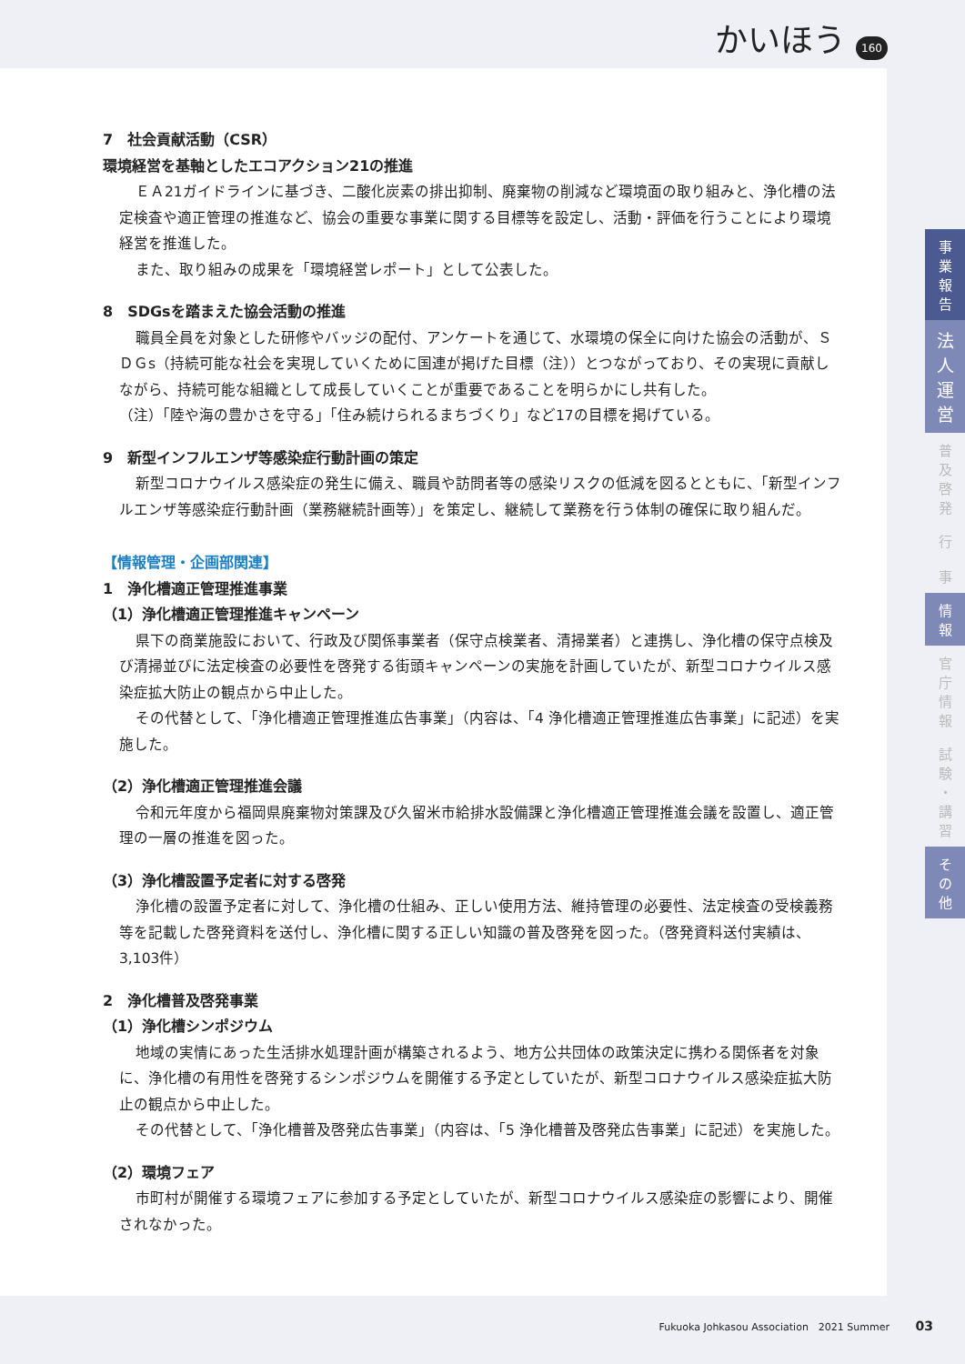かいほう 160
7　社会貢献活動（CSR）
環境経営を基軸としたエコアクション21の推進
ＥＡ21ガイドラインに基づき、二酸化炭素の排出抑制、廃棄物の削減など環境面の取り組みと、浄化槽の法定検査や適正管理の推進など、協会の重要な事業に関する目標等を設定し、活動・評価を行うことにより環境経営を推進した。
また、取り組みの成果を「環境経営レポート」として公表した。
8　SDGsを踏まえた協会活動の推進
職員全員を対象とした研修やバッジの配付、アンケートを通じて、水環境の保全に向けた協会の活動が、ＳＤＧs（持続可能な社会を実現していくために国連が掲げた目標（注））とつながっており、その実現に貢献しながら、持続可能な組織として成長していくことが重要であることを明らかにし共有した。
（注）「陸や海の豊かさを守る」「住み続けられるまちづくり」など17の目標を掲げている。
9　新型インフルエンザ等感染症行動計画の策定
新型コロナウイルス感染症の発生に備え、職員や訪問者等の感染リスクの低減を図るとともに、「新型インフルエンザ等感染症行動計画（業務継続計画等）」を策定し、継続して業務を行う体制の確保に取り組んだ。
【情報管理・企画部関連】
1　浄化槽適正管理推進事業
（1）浄化槽適正管理推進キャンペーン
県下の商業施設において、行政及び関係事業者（保守点検業者、清掃業者）と連携し、浄化槽の保守点検及び清掃並びに法定検査の必要性を啓発する街頭キャンペーンの実施を計画していたが、新型コロナウイルス感染症拡大防止の観点から中止した。
その代替として、「浄化槽適正管理推進広告事業」（内容は、「4 浄化槽適正管理推進広告事業」に記述）を実施した。
（2）浄化槽適正管理推進会議
令和元年度から福岡県廃棄物対策課及び久留米市給排水設備課と浄化槽適正管理推進会議を設置し、適正管理の一層の推進を図った。
（3）浄化槽設置予定者に対する啓発
浄化槽の設置予定者に対して、浄化槽の仕組み、正しい使用方法、維持管理の必要性、法定検査の受検義務等を記載した啓発資料を送付し、浄化槽に関する正しい知識の普及啓発を図った。（啓発資料送付実績は、3,103件）
2　浄化槽普及啓発事業
（1）浄化槽シンポジウム
地域の実情にあった生活排水処理計画が構築されるよう、地方公共団体の政策決定に携わる関係者を対象に、浄化槽の有用性を啓発するシンポジウムを開催する予定としていたが、新型コロナウイルス感染症拡大防止の観点から中止した。
その代替として、「浄化槽普及啓発広告事業」（内容は、「5 浄化槽普及啓発広告事業」に記述）を実施した。
（2）環境フェア
市町村が開催する環境フェアに参加する予定としていたが、新型コロナウイルス感染症の影響により、開催されなかった。
事
業
報
告
法
人
運
営
普
及
啓
発
行
事
情
報
官
庁
情
報
試
験
・
講
習
そ
の
他
Fukuoka Johkasou Association　2021 Summer 03